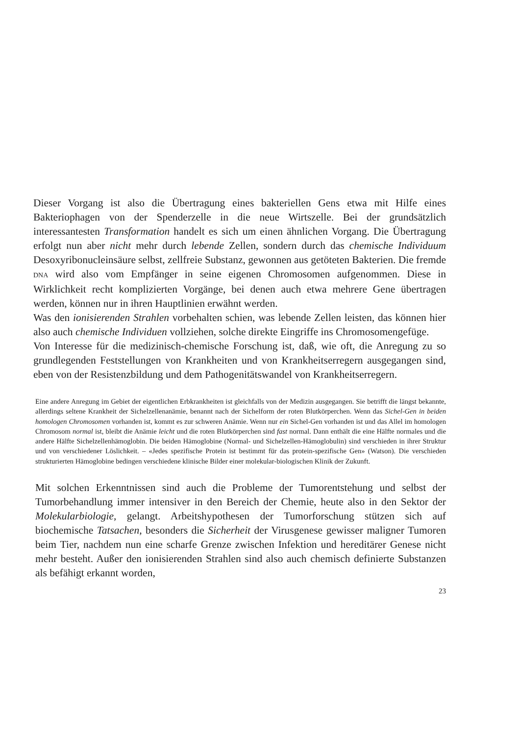Dieser Vorgang ist also die Übertragung eines bakteriellen Gens etwa mit Hilfe eines Bakteriophagen von der Spenderzelle in die neue Wirtszelle. Bei der grundsätzlich interessantesten Transformation handelt es sich um einen ähnlichen Vorgang. Die Übertragung erfolgt nun aber nicht mehr durch lebende Zellen, sondern durch das chemische Individuum Desoxyribonucleinsäure selbst, zellfreie Substanz, gewonnen aus getöteten Bakterien. Die fremde DNA wird also vom Empfänger in seine eigenen Chromosomen aufgenommen. Diese in Wirklichkeit recht komplizierten Vorgänge, bei denen auch etwa mehrere Gene übertragen werden, können nur in ihren Hauptlinien erwähnt werden.
Was den ionisierenden Strahlen vorbehalten schien, was lebende Zellen leisten, das können hier also auch chemische Individuen vollziehen, solche direkte Eingriffe ins Chromosomengefüge.
Von Interesse für die medizinisch-chemische Forschung ist, daß, wie oft, die Anregung zu so grundlegenden Feststellungen von Krankheiten und von Krankheitserregern ausgegangen sind, eben von der Resistenzbildung und dem Pathogenitätswandel von Krankheitserregern.
Eine andere Anregung im Gebiet der eigentlichen Erbkrankheiten ist gleichfalls von der Medizin ausgegangen. Sie betrifft die längst bekannte, allerdings seltene Krankheit der Sichelzellenanämie, benannt nach der Sichelform der roten Blutkörperchen. Wenn das Sichel-Gen in beiden homologen Chromosomen vorhanden ist, kommt es zur schweren Anämie. Wenn nur ein Sichel-Gen vorhanden ist und das Allel im homologen Chromosom normal ist, bleibt die Anämie leicht und die roten Blutkörperchen sind fast normal. Dann enthält die eine Hälfte normales und die andere Hälfte Sichelzellenhämoglobin. Die beiden Hämoglobine (Normal- und Sichelzellen-Hämoglobulin) sind verschieden in ihrer Struktur und von verschiedener Löslichkeit. – «Jedes spezifische Protein ist bestimmt für das protein-spezifische Gen» (Watson). Die verschieden strukturierten Hämoglobine bedingen verschiedene klinische Bilder einer molekular-biologischen Klinik der Zukunft.
Mit solchen Erkenntnissen sind auch die Probleme der Tumorentstehung und selbst der Tumorbehandlung immer intensiver in den Bereich der Chemie, heute also in den Sektor der Molekularbiologie, gelangt. Arbeitshypothesen der Tumorforschung stützen sich auf biochemische Tatsachen, besonders die Sicherheit der Virusgenese gewisser maligner Tumoren beim Tier, nachdem nun eine scharfe Grenze zwischen Infektion und hereditärer Genese nicht mehr besteht. Außer den ionisierenden Strahlen sind also auch chemisch definierte Substanzen als befähigt erkannt worden,
23